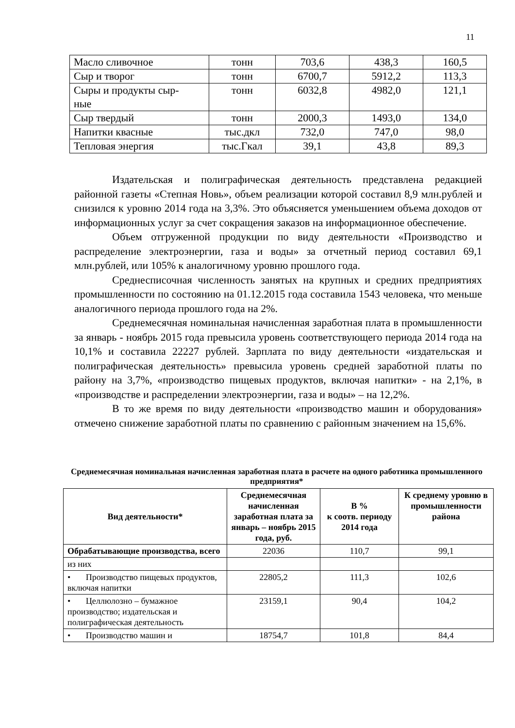11
| Масло сливочное | тонн | 703,6 | 438,3 | 160,5 |
| Сыр и творог | тонн | 6700,7 | 5912,2 | 113,3 |
| Сыры и продукты сыр- ные | тонн | 6032,8 | 4982,0 | 121,1 |
| Сыр твердый | тонн | 2000,3 | 1493,0 | 134,0 |
| Напитки квасные | тыс.дкл | 732,0 | 747,0 | 98,0 |
| Тепловая энергия | тыс.Гкал | 39,1 | 43,8 | 89,3 |
Издательская и полиграфическая деятельность представлена редакцией районной газеты «Степная Новь», объем реализации которой составил 8,9 млн.рублей и снизился к уровню 2014 года на 3,3%. Это объясняется уменьшением объема доходов от информационных услуг за счет сокращения заказов на информационное обеспечение.
Объем отгруженной продукции по виду деятельности «Производство и распределение электроэнергии, газа и воды» за отчетный период составил 69,1 млн.рублей, или 105% к аналогичному уровню прошлого года.
Среднесписочная численность занятых на крупных и средних предприятиях промышленности по состоянию на 01.12.2015 года составила 1543 человека, что меньше аналогичного периода прошлого года на 2%.
Среднемесячная номинальная начисленная заработная плата в промышленности за январь - ноябрь 2015 года превысила уровень соответствующего периода 2014 года на 10,1% и составила 22227 рублей. Зарплата по виду деятельности «издательская и полиграфическая деятельность» превысила уровень средней заработной платы по району на 3,7%, «производство пищевых продуктов, включая напитки» - на 2,1%, в «производстве и распределении электроэнергии, газа и воды» – на 12,2%.
В то же время по виду деятельности «производство машин и оборудования» отмечено снижение заработной платы по сравнению с районным значением на 15,6%.
Среднемесячная номинальная начисленная заработная плата в расчете на одного работника промышленного предприятия*
| Вид деятельности* | Среднемесячная начисленная заработная плата за январь – ноябрь 2015 года, руб. | В % к соотв. периоду 2014 года | К среднему уровню в промышленности района |
| --- | --- | --- | --- |
| Обрабатывающие производства, всего | 22036 | 110,7 | 99,1 |
| из них | | | |
| • Производство пищевых продуктов, включая напитки | 22805,2 | 111,3 | 102,6 |
| • Целлюлозно – бумажное производство; издательская и полиграфическая деятельность | 23159,1 | 90,4 | 104,2 |
| • Производство машин и | 18754,7 | 101,8 | 84,4 |